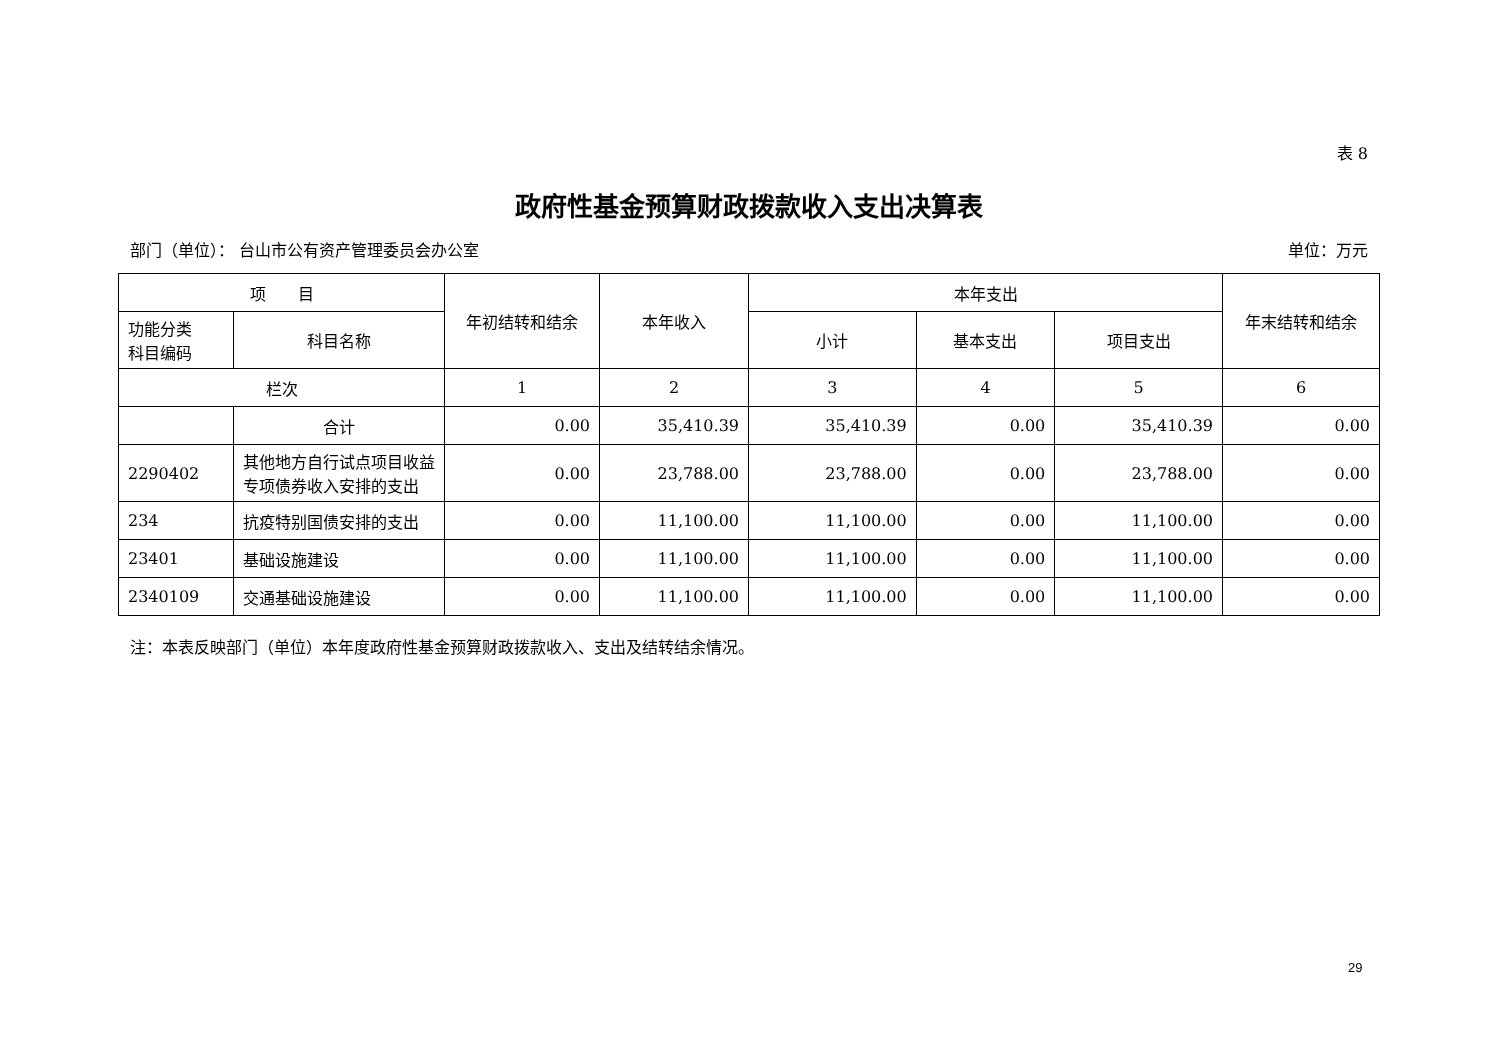表 8
政府性基金预算财政拨款收入支出决算表
部门（单位）： 台山市公有资产管理委员会办公室 单位：万元
| 项 目 | | 年初结转和结余 | 本年收入 | 本年支出 | | | 年末结转和结余 |
| --- | --- | --- | --- | --- | --- | --- | --- |
| 功能分类 科目编码 | 科目名称 | | | 小计 | 基本支出 | 项目支出 | |
| 栏次 | | 1 | 2 | 3 | 4 | 5 | 6 |
| | 合计 | 0.00 | 35,410.39 | 35,410.39 | 0.00 | 35,410.39 | 0.00 |
| 2290402 | 其他地方自行试点项目收益专项债券收入安排的支出 | 0.00 | 23,788.00 | 23,788.00 | 0.00 | 23,788.00 | 0.00 |
| 234 | 抗疫特别国债安排的支出 | 0.00 | 11,100.00 | 11,100.00 | 0.00 | 11,100.00 | 0.00 |
| 23401 | 基础设施建设 | 0.00 | 11,100.00 | 11,100.00 | 0.00 | 11,100.00 | 0.00 |
| 2340109 | 交通基础设施建设 | 0.00 | 11,100.00 | 11,100.00 | 0.00 | 11,100.00 | 0.00 |
注：本表反映部门（单位）本年度政府性基金预算财政拨款收入、支出及结转结余情况。
29